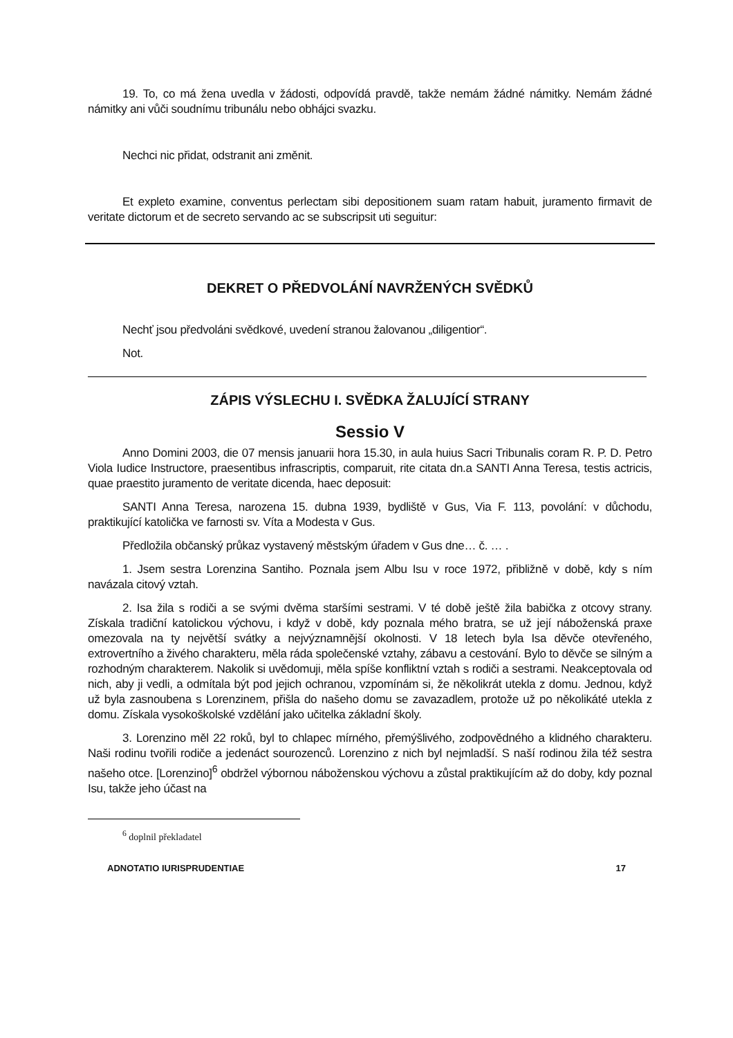19. To, co má žena uvedla v žádosti, odpovídá pravdě, takže nemám žádné námitky. Nemám žádné námitky ani vůči soudnímu tribunálu nebo obhájci svazku.
Nechci nic přidat, odstranit ani změnit.
Et expleto examine, conventus perlectam sibi depositionem suam ratam habuit, juramento firmavit de veritate dictorum et de secreto servando ac se subscripsit uti seguitur:
DEKRET O PŘEDVOLÁNÍ NAVRŽENÝCH SVĚDKŮ
Nechť jsou předvoláni svědkové, uvedení stranou žalovanou „diligentior“.
Not.
ZÁPIS VÝSLECHU I. SVĚDKA ŽALUJÍCÍ STRANY
Sessio V
Anno Domini 2003, die 07 mensis januarii hora 15.30, in aula huius Sacri Tribunalis coram R. P. D. Petro Viola Iudice Instructore, praesentibus infrascriptis, comparuit, rite citata dn.a SANTI Anna Teresa, testis actricis, quae praestito juramento de veritate dicenda, haec deposuit:
SANTI Anna Teresa, narozena 15. dubna 1939, bydliště v Gus, Via F. 113, povolání: v důchodu, praktikující katolička ve farnosti sv. Víta a Modesta v Gus.
Předložila občanský průkaz vystavený městským úřadem v Gus dne… č. … .
1. Jsem sestra Lorenzina Santiho. Poznala jsem Albu Isu v roce 1972, přibližně v době, kdy s ním navázala citový vztah.
2. Isa žila s rodiči a se svými dvěma staršími sestrami. V té době ještě žila babička z otcovy strany. Získala tradiční katolickou výchovu, i když v době, kdy poznala mého bratra, se už její náboženská praxe omezovala na ty největší svátky a nejvýznamnější okolnosti. V 18 letech byla Isa děvče otevřeného, extrovertního a živého charakteru, měla ráda společenské vztahy, zábavu a cestování. Bylo to děvče se silným a rozhodným charakterem. Nakolik si uvědomuji, měla spíše konfliktní vztah s rodiči a sestrami. Neakceptovala od nich, aby ji vedli, a odmítala být pod jejich ochranou, vzpomínám si, že několikrát utekla z domu. Jednou, když už byla zasnoubena s Lorenzinem, přišla do našeho domu se zavazadlem, protože už po několikáté utekla z domu. Získala vysokoškolské vzdělání jako učitelka základní školy.
3. Lorenzino měl 22 roků, byl to chlapec mírného, přemýšlivého, zodpovědného a klidného charakteru. Naši rodinu tvořili rodiče a jedenáct sourozenců. Lorenzino z nich byl nejmladší. S naší rodinou žila též sestra našeho otce. [Lorenzino]<sup>6</sup> obdržel výbornou náboženskou výchovu a zůstal praktikujícím až do doby, kdy poznal Isu, takže jeho účast na
<sup>6</sup> doplnil překladatel
ADNOTATIO IURISPRUDENTIAE 17